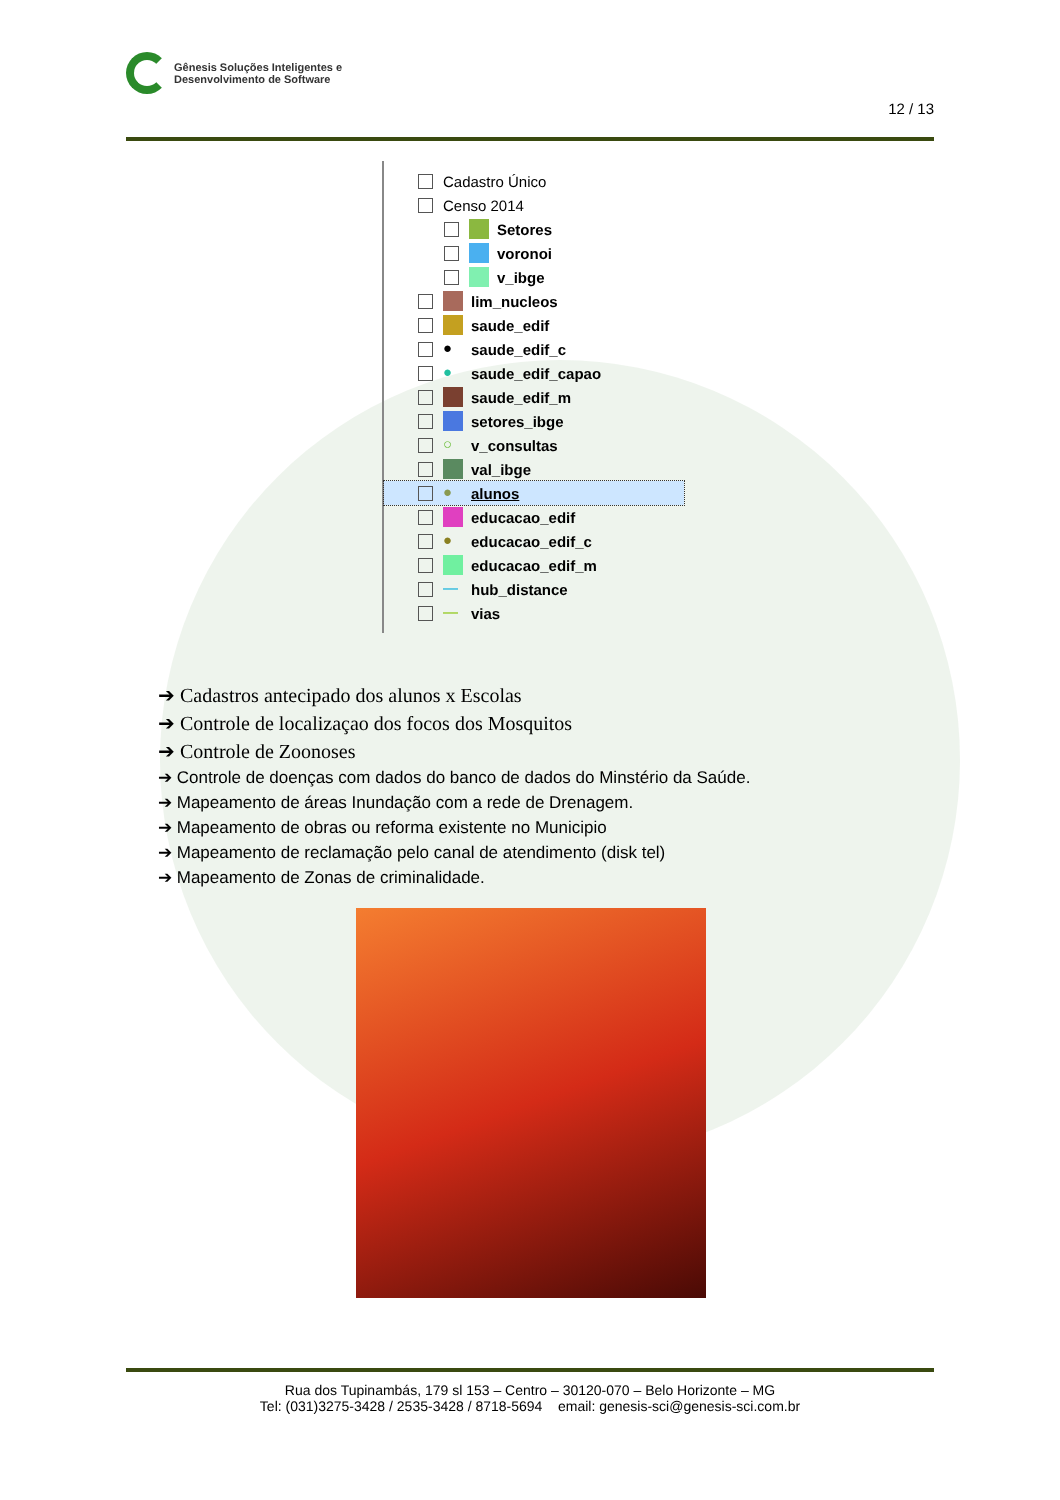Gênesis Soluções Inteligentes e
Desenvolvimento de Software
12 / 13
Cadastro Único
Censo 2014
Setores
voronoi
v_ibge
lim_nucleos
saude_edif
● saude_edif_c
● saude_edif_capao
saude_edif_m
setores_ibge
○ v_consultas
val_ibge
● alunos
educacao_edif
● educacao_edif_c
educacao_edif_m
— hub_distance
— vias
➔ Cadastros antecipado dos alunos x Escolas
➔ Controle de localizaçao dos focos dos Mosquitos
➔ Controle de Zoonoses
➔ Controle de doenças com dados do banco de dados do Minstério da Saúde.
➔ Mapeamento de áreas Inundação com a rede de Drenagem.
➔ Mapeamento de obras ou reforma existente no Municipio
➔ Mapeamento de reclamação pelo canal de atendimento (disk tel)
➔ Mapeamento de Zonas de criminalidade.
Rua dos Tupinambás, 179 sl 153 – Centro – 30120-070 – Belo Horizonte – MG
Tel: (031)3275-3428 / 2535-3428 / 8718-5694 email: genesis-sci@genesis-sci.com.br